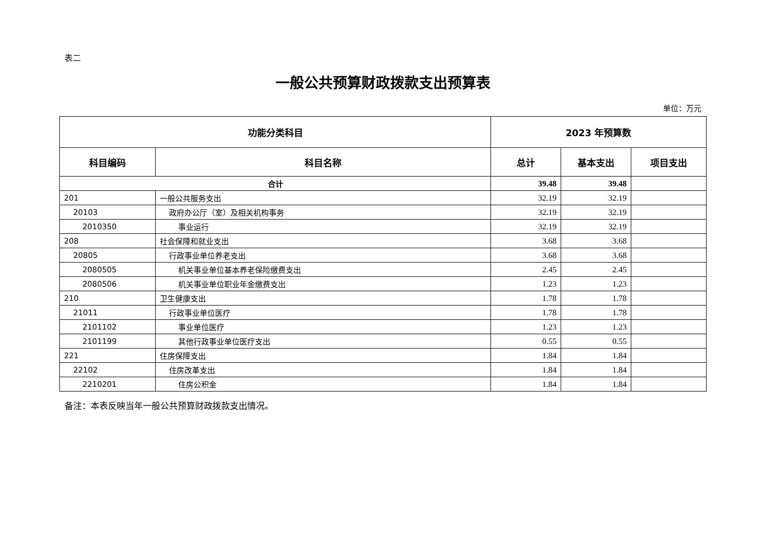表二
一般公共预算财政拨款支出预算表
单位：万元
| 功能分类科目 | | 2023 年预算数 | | |
| --- | --- | --- | --- | --- |
| 科目编码 | 科目名称 | 总计 | 基本支出 | 项目支出 |
| 合计 | | 39.48 | 39.48 | |
| 201 | 一般公共服务支出 | 32.19 | 32.19 | |
| 20103 | 政府办公厅（室）及相关机构事务 | 32.19 | 32.19 | |
| 2010350 | 事业运行 | 32.19 | 32.19 | |
| 208 | 社会保障和就业支出 | 3.68 | 3.68 | |
| 20805 | 行政事业单位养老支出 | 3.68 | 3.68 | |
| 2080505 | 机关事业单位基本养老保险缴费支出 | 2.45 | 2.45 | |
| 2080506 | 机关事业单位职业年金缴费支出 | 1.23 | 1.23 | |
| 210 | 卫生健康支出 | 1.78 | 1.78 | |
| 21011 | 行政事业单位医疗 | 1.78 | 1.78 | |
| 2101102 | 事业单位医疗 | 1.23 | 1.23 | |
| 2101199 | 其他行政事业单位医疗支出 | 0.55 | 0.55 | |
| 221 | 住房保障支出 | 1.84 | 1.84 | |
| 22102 | 住房改革支出 | 1.84 | 1.84 | |
| 2210201 | 住房公积金 | 1.84 | 1.84 | |
备注：本表反映当年一般公共预算财政拨款支出情况。